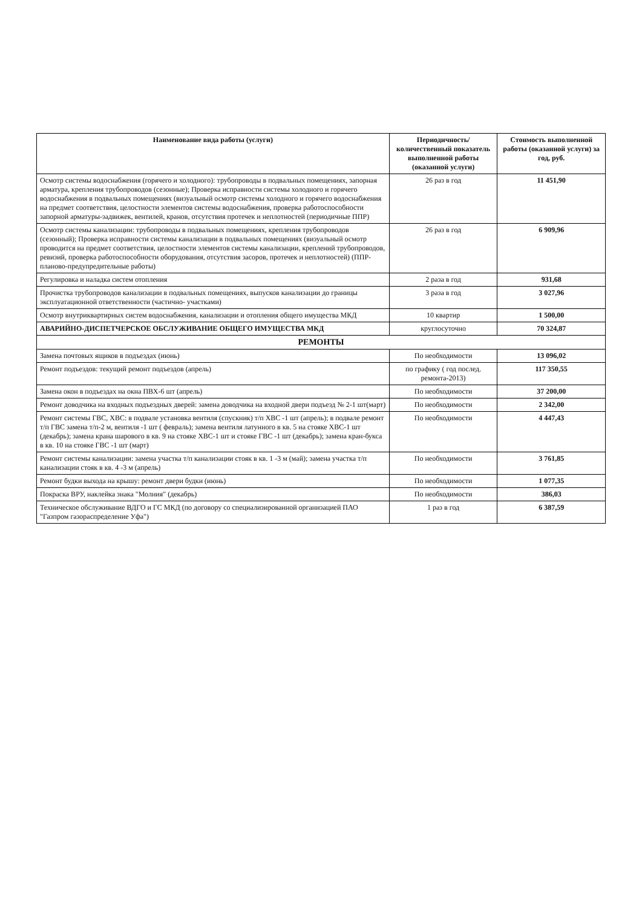| Наименование вида работы (услуги) | Периодичность/ количественный показатель выполненной работы (оказанной услуги) | Стоимость выполненной работы (оказанной услуги) за год, руб. |
| --- | --- | --- |
| Осмотр системы водоснабжения (горячего и холодного): трубопроводы в подвальных помещениях, запорная арматура, крепления трубопроводов (сезонные); Проверка исправности системы холодного и горячего водоснабжения в подвальных помещениях (визуальный осмотр системы холодного и горячего водоснабжения на предмет соответствия, целостности элементов системы водоснабжения, проверка работоспособности запорной арматуры-задвижек, вентилей, кранов, отсутствия протечек и неплотностей (периодичные ППР) | 26 раз в год | 11 451,90 |
| Осмотр системы канализации: трубопроводы в подвальных помещениях, крепления трубопроводов (сезонный); Проверка исправности системы канализации в подвальных помещениях (визуальный осмотр проводится на предмет соответствия, целостности элементов системы канализации, креплений трубопроводов, ревизий, проверка работоспособности оборудования, отсутствия засоров, протечек и неплотностей) (ППР-планово-предупредительные работы) | 26 раз в год | 6 909,96 |
| Регулировка и наладка систем отопления | 2 раза в год | 931,68 |
| Прочистка трубопроводов канализации в подвальных помещениях, выпусков канализации до границы эксплуатационной ответственности (частично- участками) | 3 раза в год | 3 027,96 |
| Осмотр внутриквартирных систем водоснабжения, канализации и отопления общего имущества МКД | 10 квартир | 1 500,00 |
| АВАРИЙНО-ДИСПЕТЧЕРСКОЕ ОБСЛУЖИВАНИЕ ОБЩЕГО ИМУЩЕСТВА МКД | круглосуточно | 70 324,87 |
| РЕМОНТЫ | | |
| Замена почтовых ящиков в подъездах (июнь) | По необходимости | 13 096,02 |
| Ремонт подъездов: текущий ремонт подъездов (апрель) | по графику ( год послед. ремонта-2013) | 117 350,55 |
| Замена окон в подъездах на окна ПВХ-6 шт (апрель) | По необходимости | 37 200,00 |
| Ремонт доводчика на входных подъездных дверей: замена доводчика на входной двери подъезд № 2-1 шт(март) | По необходимости | 2 342,00 |
| Ремонт системы ГВС, ХВС: в подвале установка вентиля (спускник) т/п ХВС -1 шт (апрель); в подвале ремонт т/п ГВС замена т/п-2 м, вентиля -1 шт ( февраль); замена вентиля латунного в кв. 5 на стояке ХВС-1 шт (декабрь); замена крана шарового в кв. 9 на стояке ХВС-1 шт и стояке ГВС -1 шт (декабрь); замена кран-букса в кв. 10 на стояке ГВС -1 шт (март) | По необходимости | 4 447,43 |
| Ремонт системы канализации: замена участка т/п канализации стояк в кв. 1 -3 м (май); замена участка т/п канализации стояк в кв. 4 -3 м (апрель) | По необходимости | 3 761,85 |
| Ремонт будки выхода на крышу: ремонт двери будки (июнь) | По необходимости | 1 077,35 |
| Покраска ВРУ, наклейка знака "Молния" (декабрь) | По необходимости | 386,03 |
| Техническое обслуживание ВДГО и ГС МКД (по договору со специализированной организацией ПАО "Газпром газораспределение Уфа") | 1 раз в год | 6 387,59 |